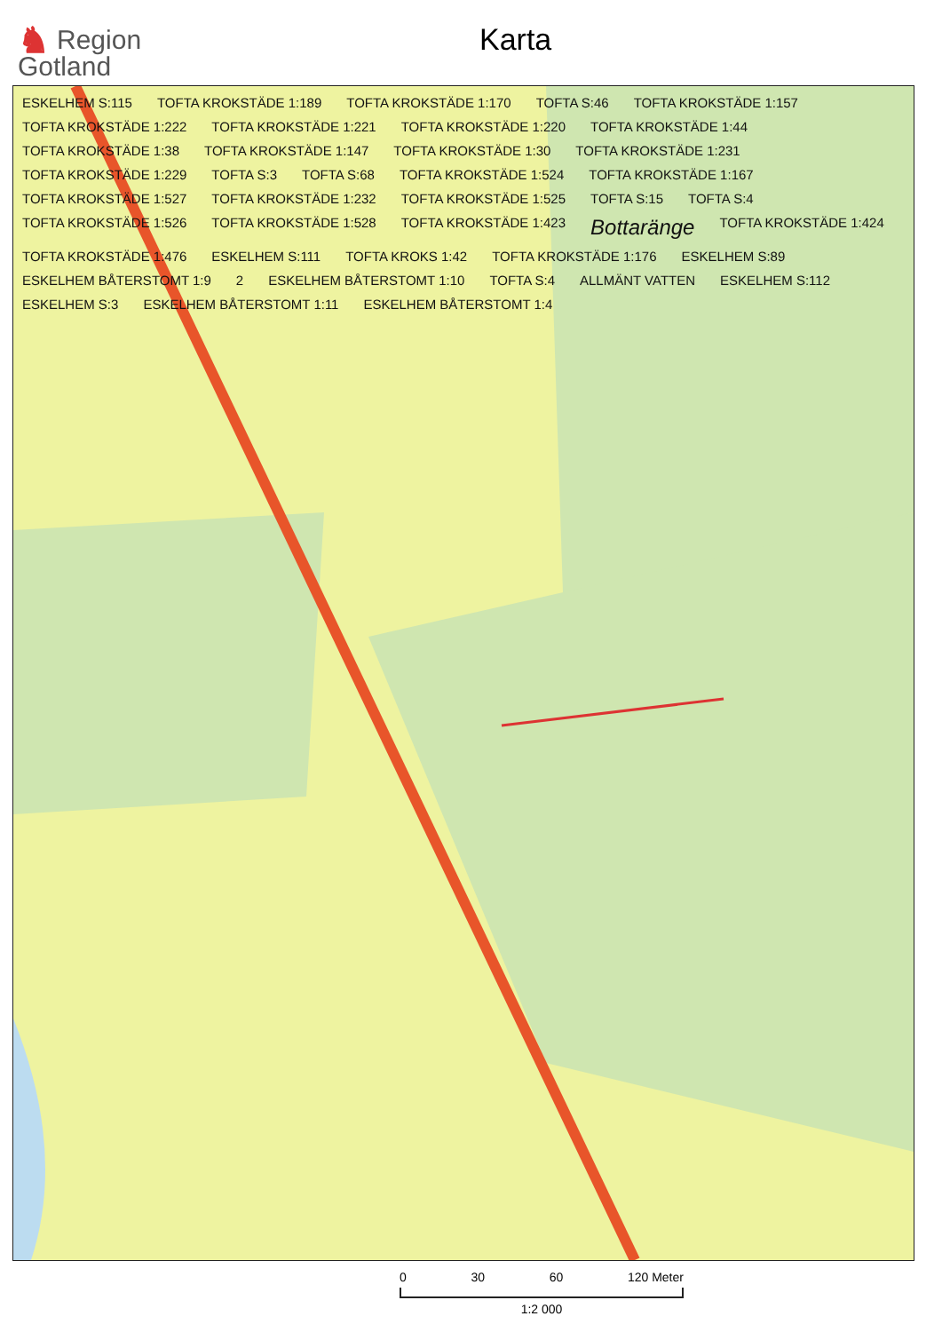♞ Region
Gotland
Karta
ESKELHEM S:115 TOFTA KROKSTÄDE 1:189 TOFTA KROKSTÄDE 1:170 TOFTA S:46 TOFTA KROKSTÄDE 1:157 TOFTA KROKSTÄDE 1:222 TOFTA KROKSTÄDE 1:221 TOFTA KROKSTÄDE 1:220 TOFTA KROKSTÄDE 1:44 TOFTA KROKSTÄDE 1:38 TOFTA KROKSTÄDE 1:147 TOFTA KROKSTÄDE 1:30 TOFTA KROKSTÄDE 1:231 TOFTA KROKSTÄDE 1:229 TOFTA S:3 TOFTA S:68 TOFTA KROKSTÄDE 1:524 TOFTA KROKSTÄDE 1:167 TOFTA KROKSTÄDE 1:527 TOFTA KROKSTÄDE 1:232 TOFTA KROKSTÄDE 1:525 TOFTA S:15 TOFTA S:4 TOFTA KROKSTÄDE 1:526 TOFTA KROKSTÄDE 1:528 TOFTA KROKSTÄDE 1:423 Bottaränge TOFTA KROKSTÄDE 1:424 TOFTA KROKSTÄDE 1:476 ESKELHEM S:111 TOFTA KROKS 1:42 TOFTA KROKSTÄDE 1:176 ESKELHEM S:89 ESKELHEM BÅTERSTOMT 1:9 2 ESKELHEM BÅTERSTOMT 1:10 TOFTA S:4 ALLMÄNT VATTEN ESKELHEM S:112 ESKELHEM S:3 ESKELHEM BÅTERSTOMT 1:11 ESKELHEM BÅTERSTOMT 1:4
0 30 60 120 Meter
1:2 000